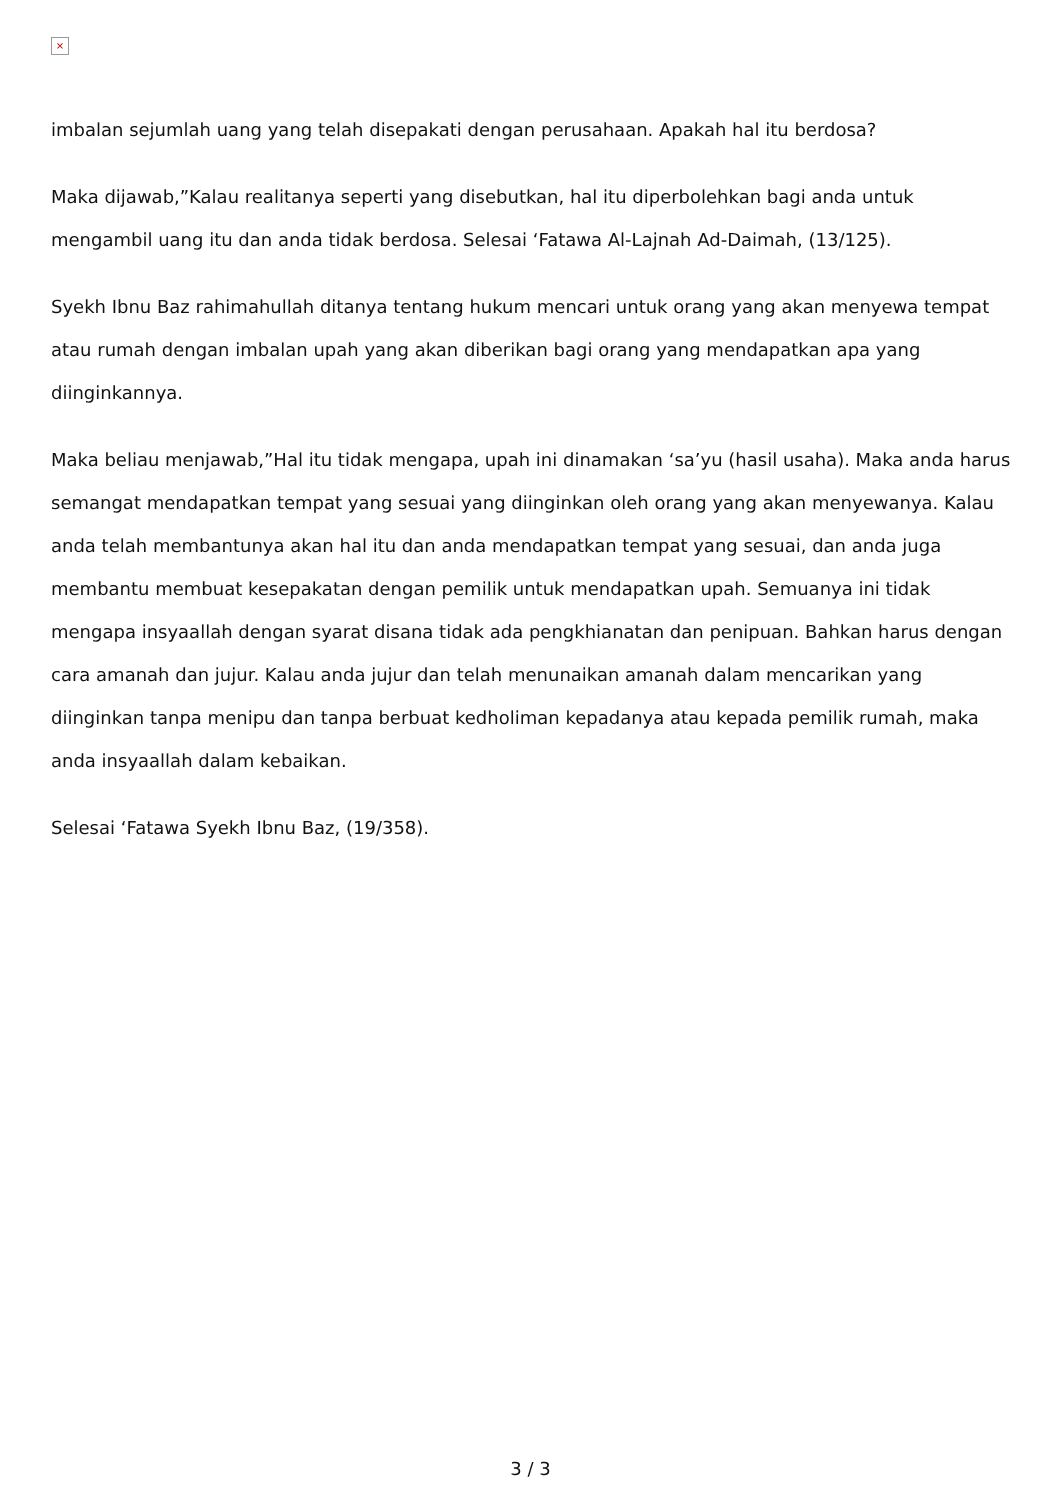×
imbalan sejumlah uang yang telah disepakati dengan perusahaan. Apakah hal itu berdosa?
Maka dijawab,”Kalau realitanya seperti yang disebutkan, hal itu diperbolehkan bagi anda untuk mengambil uang itu dan anda tidak berdosa. Selesai ‘Fatawa Al-Lajnah Ad-Daimah, (13/125).
Syekh Ibnu Baz rahimahullah ditanya tentang hukum mencari untuk orang yang akan menyewa tempat atau rumah dengan imbalan upah yang akan diberikan bagi orang yang mendapatkan apa yang diinginkannya.
Maka beliau menjawab,”Hal itu tidak mengapa, upah ini dinamakan ‘sa’yu (hasil usaha). Maka anda harus semangat mendapatkan tempat yang sesuai yang diinginkan oleh orang yang akan menyewanya. Kalau anda telah membantunya akan hal itu dan anda mendapatkan tempat yang sesuai, dan anda juga membantu membuat kesepakatan dengan pemilik untuk mendapatkan upah. Semuanya ini tidak mengapa insyaallah dengan syarat disana tidak ada pengkhianatan dan penipuan. Bahkan harus dengan cara amanah dan jujur. Kalau anda jujur dan telah menunaikan amanah dalam mencarikan yang diinginkan tanpa menipu dan tanpa berbuat kedholiman kepadanya atau kepada pemilik rumah, maka anda insyaallah dalam kebaikan.
Selesai ‘Fatawa Syekh Ibnu Baz, (19/358).
3 / 3